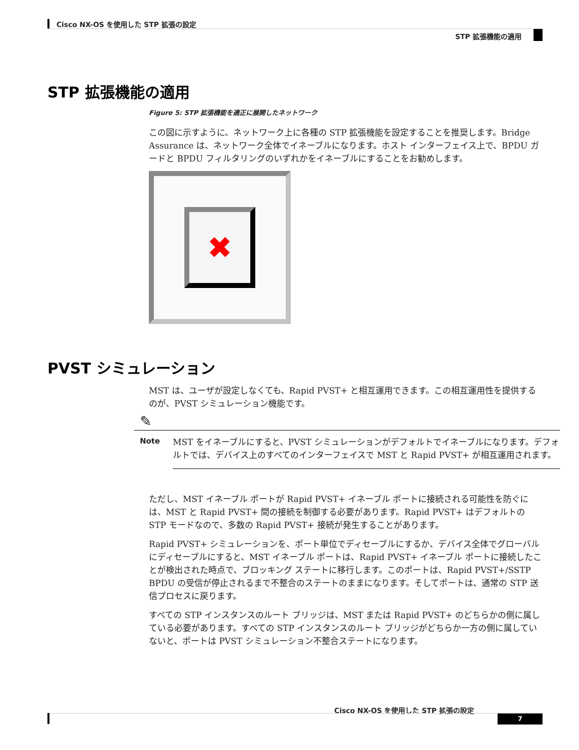Cisco NX-OS を使用した STP 拡張の設定
STP 拡張機能の適用
STP 拡張機能の適用
Figure 5: STP 拡張機能を適正に展開したネットワーク
この図に示すように、ネットワーク上に各種の STP 拡張機能を設定することを推奨します。Bridge Assurance は、ネットワーク全体でイネーブルになります。ホスト インターフェイス上で、BPDU ガードと BPDU フィルタリングのいずれかをイネーブルにすることをお勧めします。
✖
PVST シミュレーション
MST は、ユーザが設定しなくても、Rapid PVST+ と相互運用できます。この相互運用性を提供するのが、PVST シミュレーション機能です。
✎
Note MST をイネーブルにすると、PVST シミュレーションがデフォルトでイネーブルになります。デフォルトでは、デバイス上のすべてのインターフェイスで MST と Rapid PVST+ が相互運用されます。
ただし、MST イネーブル ポートが Rapid PVST+ イネーブル ポートに接続される可能性を防ぐには、MST と Rapid PVST+ 間の接続を制御する必要があります。Rapid PVST+ はデフォルトの STP モードなので、多数の Rapid PVST+ 接続が発生することがあります。
Rapid PVST+ シミュレーションを、ポート単位でディセーブルにするか、デバイス全体でグローバルにディセーブルにすると、MST イネーブル ポートは、Rapid PVST+ イネーブル ポートに接続したことが検出された時点で、ブロッキング ステートに移行します。このポートは、Rapid PVST+/SSTP BPDU の受信が停止されるまで不整合のステートのままになります。そしてポートは、通常の STP 送信プロセスに戻ります。
すべての STP インスタンスのルート ブリッジは、MST または Rapid PVST+ のどちらかの側に属している必要があります。すべての STP インスタンスのルート ブリッジがどちらか一方の側に属していないと、ポートは PVST シミュレーション不整合ステートになります。
Cisco NX-OS を使用した STP 拡張の設定
7